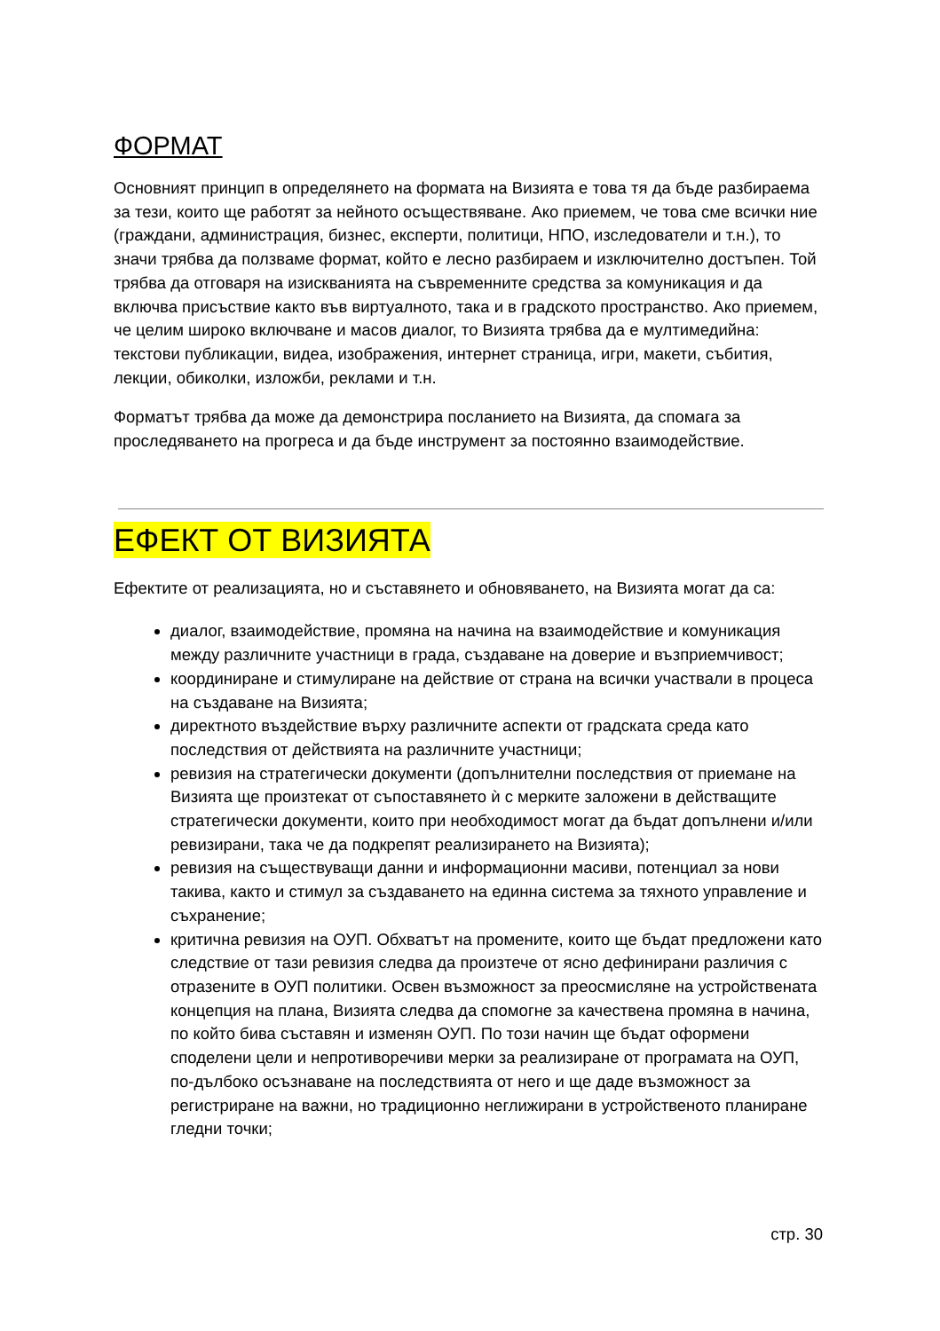ФОРМАТ
Основният принцип в определянето на формата на Визията е това тя да бъде разбираема за тези, които ще работят за нейното осъществяване. Ако приемем, че това сме всички ние (граждани, администрация, бизнес, експерти, политици, НПО, изследователи и т.н.), то значи трябва да ползваме формат, който е лесно разбираем и изключително достъпен. Той трябва да отговаря на изискванията на съвременните средства за комуникация и да включва присъствие както във виртуалното, така и в градското пространство. Ако приемем, че целим широко включване и масов диалог, то Визията трябва да е мултимедийна: текстови публикации, видеа, изображения, интернет страница, игри, макети, събития, лекции, обиколки, изложби, реклами и т.н.
Форматът трябва да може да демонстрира посланието на Визията, да спомага за проследяването на прогреса и да бъде инструмент за постоянно взаимодействие.
ЕФЕКТ ОТ ВИЗИЯТА
Ефектите от реализацията, но и съставянето и обновяването, на Визията могат да са:
диалог, взаимодействие, промяна на начина на взаимодействие и комуникация между различните участници в града, създаване на доверие и възприемчивост;
координиране и стимулиране на действие от страна на всички участвали в процеса на създаване на Визията;
директното въздействие върху различните аспекти от градската среда като последствия от действията на различните участници;
ревизия на стратегически документи (допълнителни последствия от приемане на Визията ще произтекат от съпоставянето ѝ с мерките заложени в действащите стратегически документи, които при необходимост могат да бъдат допълнени и/или ревизирани, така че да подкрепят реализирането на Визията);
ревизия на съществуващи данни и информационни масиви, потенциал за нови такива, както и стимул за създаването на единна система за тяхното управление и съхранение;
критична ревизия на ОУП. Обхватът на промените, които ще бъдат предложени като следствие от тази ревизия следва да произтече от ясно дефинирани различия с отразените в ОУП политики. Освен възможност за преосмисляне на устройствената концепция на плана, Визията следва да спомогне за качествена промяна в начина, по който бива съставян и изменян ОУП. По този начин ще бъдат оформени споделени цели и непротиворечиви мерки за реализиране от програмата на ОУП, по-дълбоко осъзнаване на последствията от него и ще даде възможност за регистриране на важни, но традиционно неглижирани в устройственото планиране гледни точки;
стр. 30